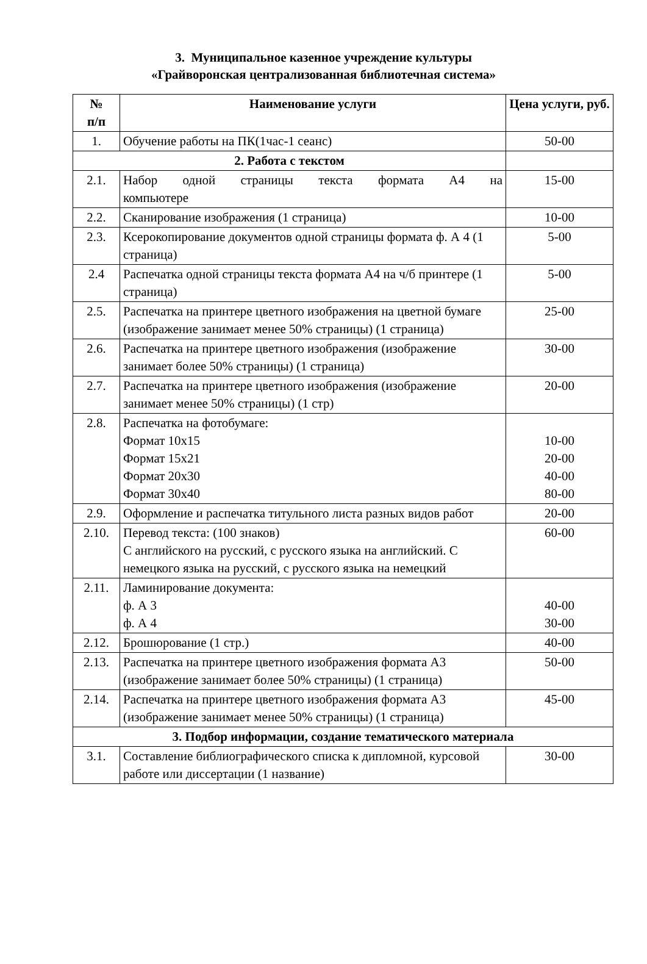3. Муниципальное казенное учреждение культуры
«Грайворонская централизованная библиотечная система»
| № п/п | Наименование услуги | Цена услуги, руб. |
| --- | --- | --- |
| 1. | Обучение работы на ПК(1час-1 сеанс) | 50-00 |
| 2. Работа с текстом | | |
| 2.1. | Набор одной страницы текста формата А4 на компьютере | 15-00 |
| 2.2. | Сканирование изображения (1 страница) | 10-00 |
| 2.3. | Ксерокопирование документов одной страницы формата ф. А 4 (1 страница) | 5-00 |
| 2.4 | Распечатка одной страницы текста формата А4 на ч/б принтере (1 страница) | 5-00 |
| 2.5. | Распечатка на принтере цветного изображения на цветной бумаге (изображение занимает менее 50% страницы) (1 страница) | 25-00 |
| 2.6. | Распечатка на принтере цветного изображения (изображение занимает более 50% страницы) (1 страница) | 30-00 |
| 2.7. | Распечатка на принтере цветного изображения (изображение занимает менее 50% страницы) (1 стр) | 20-00 |
| 2.8. | Распечатка на фотобумаге: Формат 10х15 Формат 15х21 Формат 20х30 Формат 30х40 | 10-00 20-00 40-00 80-00 |
| 2.9. | Оформление и распечатка титульного листа разных видов работ | 20-00 |
| 2.10. | Перевод текста: (100 знаков) С английского на русский, с русского языка на английский. С немецкого языка на русский, с русского языка на немецкий | 60-00 |
| 2.11. | Ламинирование документа: ф. А 3 ф. А 4 | 40-00 30-00 |
| 2.12. | Брошюрование (1 стр.) | 40-00 |
| 2.13. | Распечатка на принтере цветного изображения формата А3 (изображение занимает более 50% страницы) (1 страница) | 50-00 |
| 2.14. | Распечатка на принтере цветного изображения формата А3 (изображение занимает менее 50% страницы) (1 страница) | 45-00 |
| 3. Подбор информации, создание тематического материала | | |
| 3.1. | Составление библиографического списка к дипломной, курсовой работе или диссертации (1 название) | 30-00 |